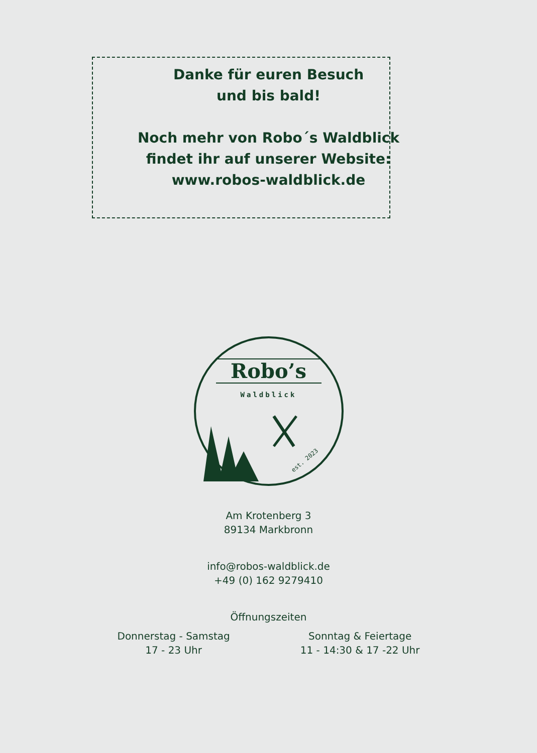Danke für euren Besuch
und bis bald!
Noch mehr von Robo´s Waldblick
findet ihr auf unserer Website:
www.robos-waldblick.de
Robo’s
Waldblick
est. 2023
Am Krotenberg 3
89134 Markbronn
info@robos-waldblick.de
+49 (0) 162 9279410
Öffnungszeiten
Donnerstag - Samstag
17 - 23 Uhr
Sonntag & Feiertage
11 - 14:30 & 17 -22 Uhr